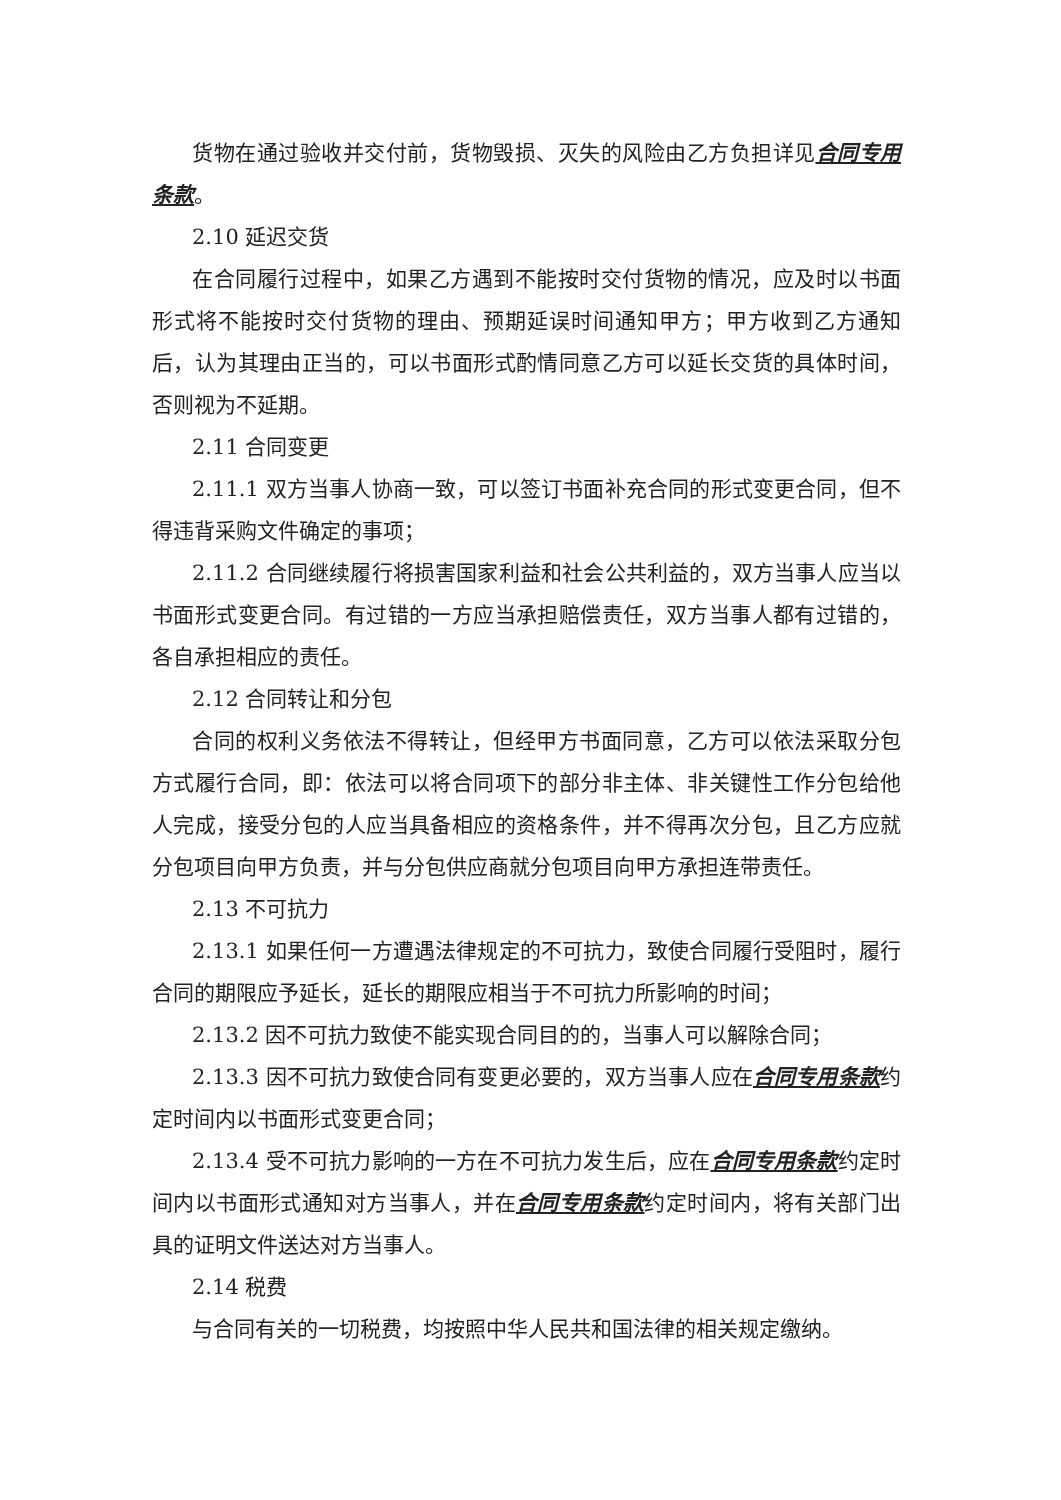货物在通过验收并交付前，货物毁损、灭失的风险由乙方负担详见合同专用条款。
2.10 延迟交货
在合同履行过程中，如果乙方遇到不能按时交付货物的情况，应及时以书面形式将不能按时交付货物的理由、预期延误时间通知甲方；甲方收到乙方通知后，认为其理由正当的，可以书面形式酌情同意乙方可以延长交货的具体时间，否则视为不延期。
2.11 合同变更
2.11.1 双方当事人协商一致，可以签订书面补充合同的形式变更合同，但不得违背采购文件确定的事项；
2.11.2 合同继续履行将损害国家利益和社会公共利益的，双方当事人应当以书面形式变更合同。有过错的一方应当承担赔偿责任，双方当事人都有过错的，各自承担相应的责任。
2.12 合同转让和分包
合同的权利义务依法不得转让，但经甲方书面同意，乙方可以依法采取分包方式履行合同，即：依法可以将合同项下的部分非主体、非关键性工作分包给他人完成，接受分包的人应当具备相应的资格条件，并不得再次分包，且乙方应就分包项目向甲方负责，并与分包供应商就分包项目向甲方承担连带责任。
2.13 不可抗力
2.13.1 如果任何一方遭遇法律规定的不可抗力，致使合同履行受阻时，履行合同的期限应予延长，延长的期限应相当于不可抗力所影响的时间；
2.13.2 因不可抗力致使不能实现合同目的的，当事人可以解除合同；
2.13.3 因不可抗力致使合同有变更必要的，双方当事人应在合同专用条款约定时间内以书面形式变更合同；
2.13.4 受不可抗力影响的一方在不可抗力发生后，应在合同专用条款约定时间内以书面形式通知对方当事人，并在合同专用条款约定时间内，将有关部门出具的证明文件送达对方当事人。
2.14 税费
与合同有关的一切税费，均按照中华人民共和国法律的相关规定缴纳。